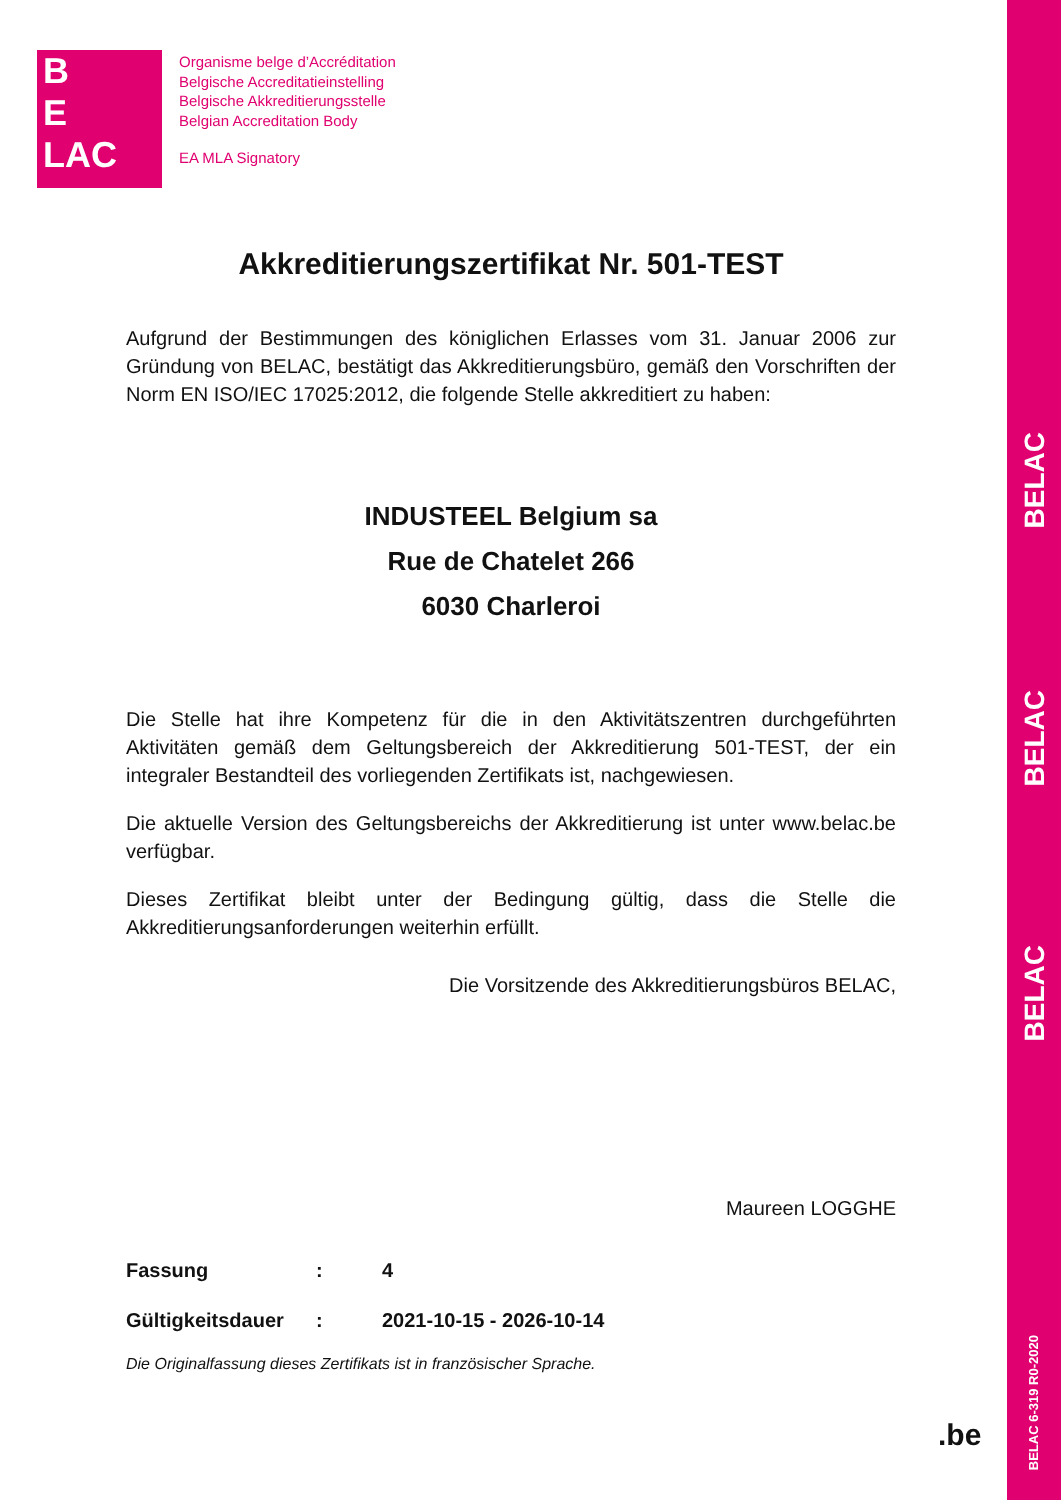B
E
LAC
Organisme belge d’Accréditation
Belgische Accreditatieinstelling
Belgische Akkreditierungsstelle
Belgian Accreditation Body
EA MLA Signatory
Akkreditierungszertifikat Nr. 501-TEST
Aufgrund der Bestimmungen des königlichen Erlasses vom 31. Januar 2006 zur Gründung von BELAC, bestätigt das Akkreditierungsbüro, gemäß den Vorschriften der Norm EN ISO/IEC 17025:2012, die folgende Stelle akkreditiert zu haben:
INDUSTEEL Belgium sa
Rue de Chatelet 266
6030 Charleroi
Die Stelle hat ihre Kompetenz für die in den Aktivitätszentren durchgeführten Aktivitäten gemäß dem Geltungsbereich der Akkreditierung 501-TEST, der ein integraler Bestandteil des vorliegenden Zertifikats ist, nachgewiesen.
Die aktuelle Version des Geltungsbereichs der Akkreditierung ist unter www.belac.be verfügbar.
Dieses Zertifikat bleibt unter der Bedingung gültig, dass die Stelle die Akkreditierungsanforderungen weiterhin erfüllt.
Die Vorsitzende des Akkreditierungsbüros BELAC,
Maureen LOGGHE
| Fassung | : | 4 |
| Gültigkeitsdauer | : | 2021-10-15 - 2026-10-14 |
Die Originalfassung dieses Zertifikats ist in französischer Sprache.
BELAC
BELAC
BELAC
BELAC 6-319 R0-2020
.be